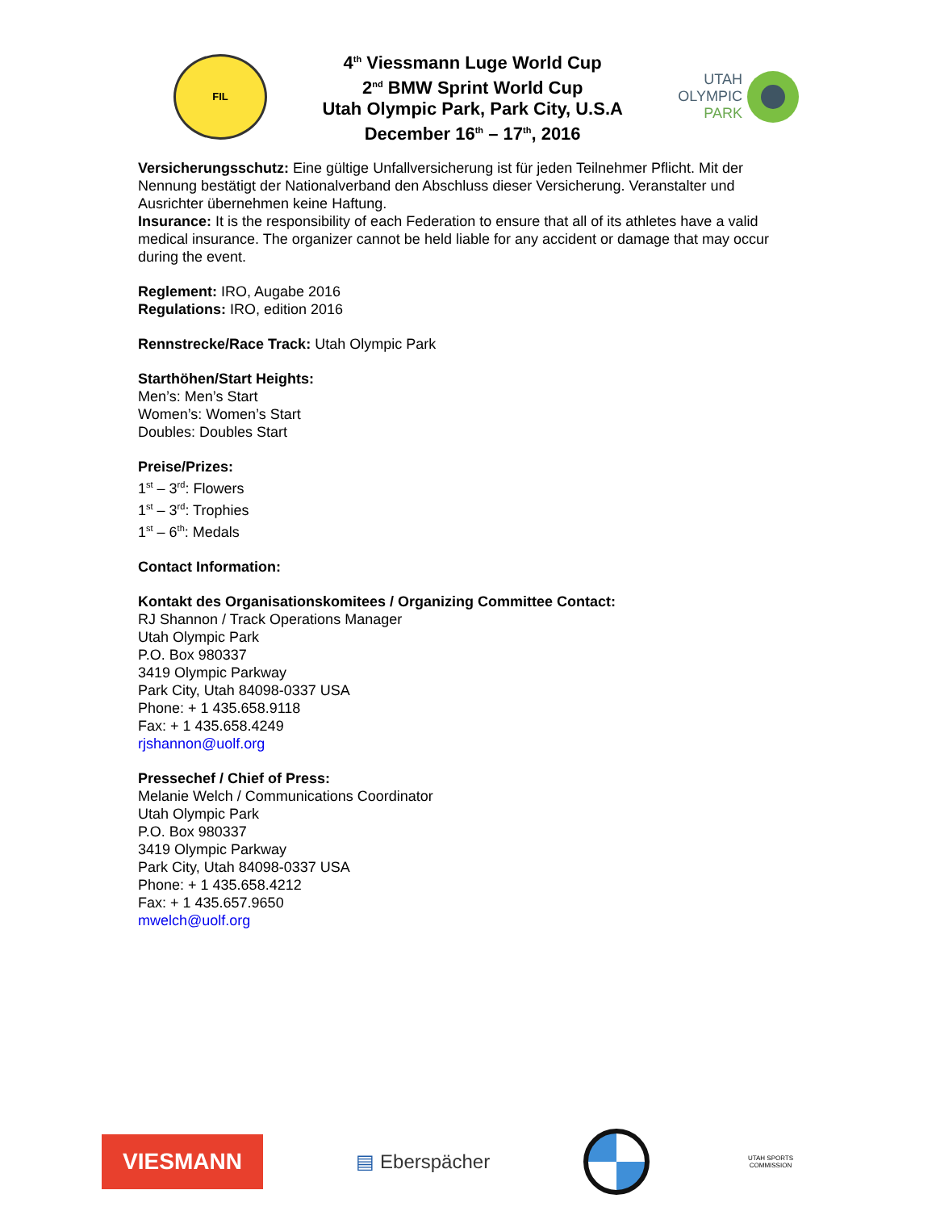FIL
4<sup>th</sup> Viessmann Luge World Cup
2<sup>nd</sup> BMW Sprint World Cup
Utah Olympic Park, Park City, U.S.A
December 16<sup>th</sup> – 17<sup>th</sup>, 2016
UTAH
OLYMPIC
PARK
Versicherungsschutz: Eine gültige Unfallversicherung ist für jeden Teilnehmer Pflicht. Mit der Nennung bestätigt der Nationalverband den Abschluss dieser Versicherung. Veranstalter und Ausrichter übernehmen keine Haftung.
Insurance: It is the responsibility of each Federation to ensure that all of its athletes have a valid medical insurance. The organizer cannot be held liable for any accident or damage that may occur during the event.
Reglement: IRO, Augabe 2016
Regulations: IRO, edition 2016
Rennstrecke/Race Track: Utah Olympic Park
Starthöhen/Start Heights:
Men’s: Men’s Start
Women’s: Women’s Start
Doubles: Doubles Start
Preise/Prizes:
1<sup>st</sup> – 3<sup>rd</sup>: Flowers
1<sup>st</sup> – 3<sup>rd</sup>: Trophies
1<sup>st</sup> – 6<sup>th</sup>: Medals
Contact Information:
Kontakt des Organisationskomitees / Organizing Committee Contact:
RJ Shannon / Track Operations Manager
Utah Olympic Park
P.O. Box 980337
3419 Olympic Parkway
Park City, Utah 84098-0337 USA
Phone: + 1 435.658.9118
Fax: + 1 435.658.4249
rjshannon@uolf.org
Pressechef / Chief of Press:
Melanie Welch / Communications Coordinator
Utah Olympic Park
P.O. Box 980337
3419 Olympic Parkway
Park City, Utah 84098-0337 USA
Phone: + 1 435.658.4212
Fax: + 1 435.657.9650
mwelch@uolf.org
VIESMANN
▤ Eberspächer
UTAH SPORTS COMMISSION